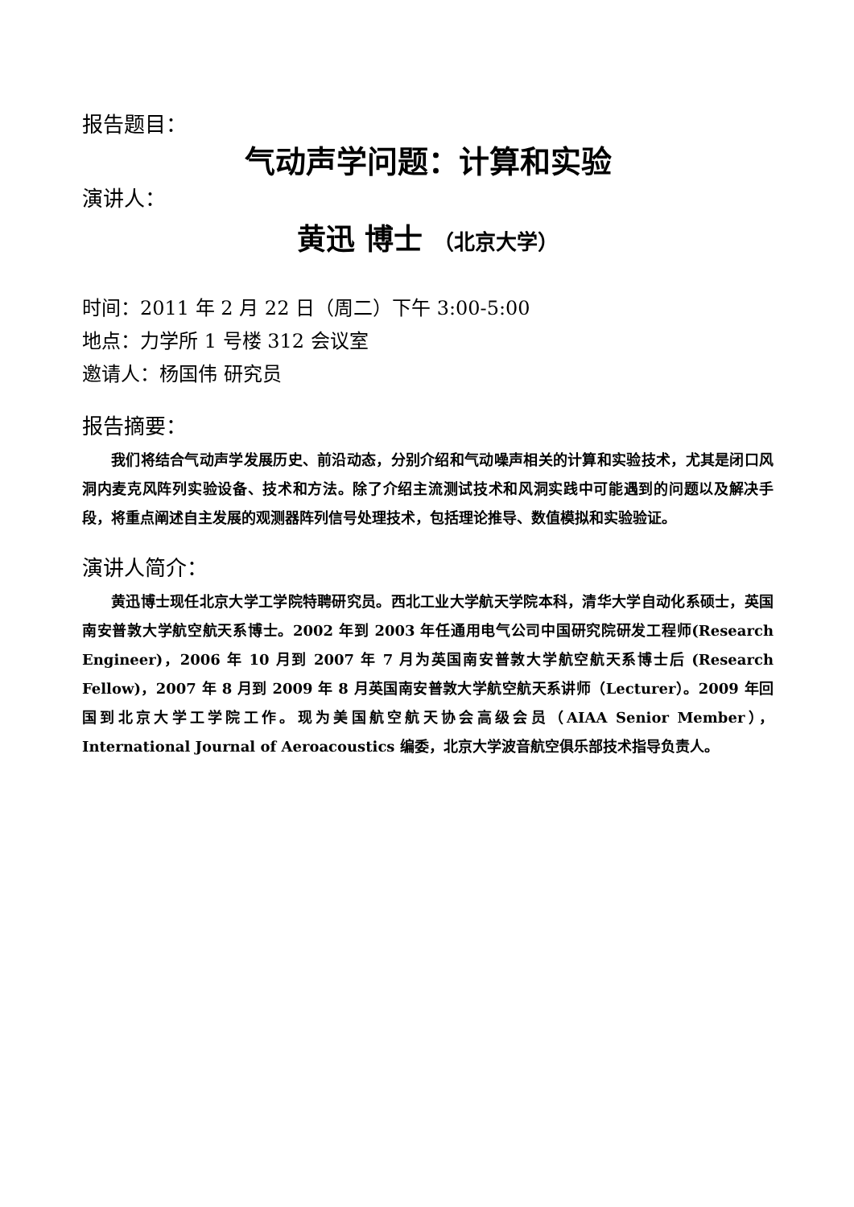报告题目：
气动声学问题：计算和实验
演讲人：
黄迅 博士 （北京大学）
时间：2011 年 2 月 22 日（周二）下午 3:00-5:00
地点：力学所 1 号楼 312 会议室
邀请人：杨国伟 研究员
报告摘要：
我们将结合气动声学发展历史、前沿动态，分别介绍和气动噪声相关的计算和实验技术，尤其是闭口风洞内麦克风阵列实验设备、技术和方法。除了介绍主流测试技术和风洞实践中可能遇到的问题以及解决手段，将重点阐述自主发展的观测器阵列信号处理技术，包括理论推导、数值模拟和实验验证。
演讲人简介：
黄迅博士现任北京大学工学院特聘研究员。西北工业大学航天学院本科，清华大学自动化系硕士，英国南安普敦大学航空航天系博士。2002 年到 2003 年任通用电气公司中国研究院研发工程师(Research Engineer)，2006 年 10 月到 2007 年 7 月为英国南安普敦大学航空航天系博士后 (Research Fellow)，2007 年 8 月到 2009 年 8 月英国南安普敦大学航空航天系讲师（Lecturer）。2009 年回国到北京大学工学院工作。现为美国航空航天协会高级会员（AIAA Senior Member），International Journal of Aeroacoustics 编委，北京大学波音航空俱乐部技术指导负责人。